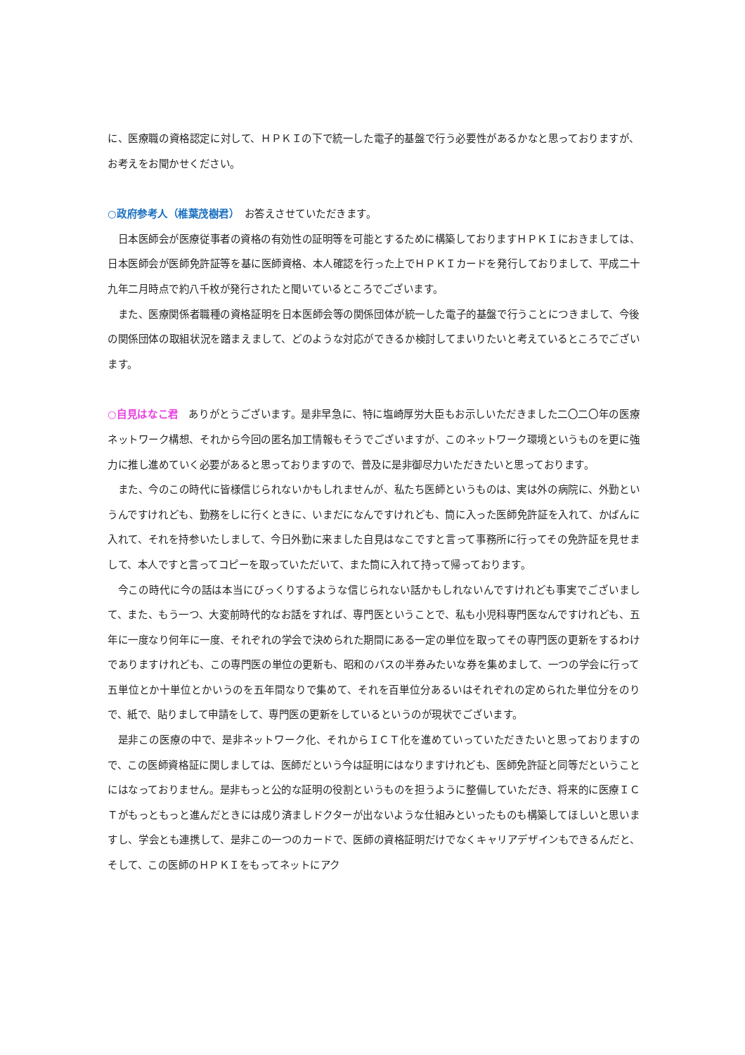に、医療職の資格認定に対して、ＨＰＫＩの下で統一した電子的基盤で行う必要性があるかなと思っておりますが、お考えをお聞かせください。
○政府参考人（椎葉茂樹君）　お答えさせていただきます。
日本医師会が医療従事者の資格の有効性の証明等を可能とするために構築しておりますＨＰＫＩにおきましては、日本医師会が医師免許証等を基に医師資格、本人確認を行った上でＨＰＫＩカードを発行しておりまして、平成二十九年二月時点で約八千枚が発行されたと聞いているところでございます。
また、医療関係者職種の資格証明を日本医師会等の関係団体が統一した電子的基盤で行うことにつきまして、今後の関係団体の取組状況を踏まえまして、どのような対応ができるか検討してまいりたいと考えているところでございます。
○自見はなこ君　ありがとうございます。是非早急に、特に塩崎厚労大臣もお示しいただきました二〇二〇年の医療ネットワーク構想、それから今回の匿名加工情報もそうでございますが、このネットワーク環境というものを更に強力に推し進めていく必要があると思っておりますので、普及に是非御尽力いただきたいと思っております。
また、今のこの時代に皆様信じられないかもしれませんが、私たち医師というものは、実は外の病院に、外勤というんですけれども、勤務をしに行くときに、いまだになんですけれども、筒に入った医師免許証を入れて、かばんに入れて、それを持参いたしまして、今日外勤に来ました自見はなこですと言って事務所に行ってその免許証を見せまして、本人ですと言ってコピーを取っていただいて、また筒に入れて持って帰っております。
今この時代に今の話は本当にびっくりするような信じられない話かもしれないんですけれども事実でございまして、また、もう一つ、大変前時代的なお話をすれば、専門医ということで、私も小児科専門医なんですけれども、五年に一度なり何年に一度、それぞれの学会で決められた期間にある一定の単位を取ってその専門医の更新をするわけでありますけれども、この専門医の単位の更新も、昭和のバスの半券みたいな券を集めまして、一つの学会に行って五単位とか十単位とかいうのを五年間なりで集めて、それを百単位分あるいはそれぞれの定められた単位分をのりで、紙で、貼りまして申請をして、専門医の更新をしているというのが現状でございます。
是非この医療の中で、是非ネットワーク化、それからＩＣＴ化を進めていっていただきたいと思っておりますので、この医師資格証に関しましては、医師だという今は証明にはなりますけれども、医師免許証と同等だということにはなっておりません。是非もっと公的な証明の役割というものを担うように整備していただき、将来的に医療ＩＣＴがもっともっと進んだときには成り済ましドクターが出ないような仕組みといったものも構築してほしいと思いますし、学会とも連携して、是非この一つのカードで、医師の資格証明だけでなくキャリアデザインもできるんだと、そして、この医師のＨＰＫＩをもってネットにアク